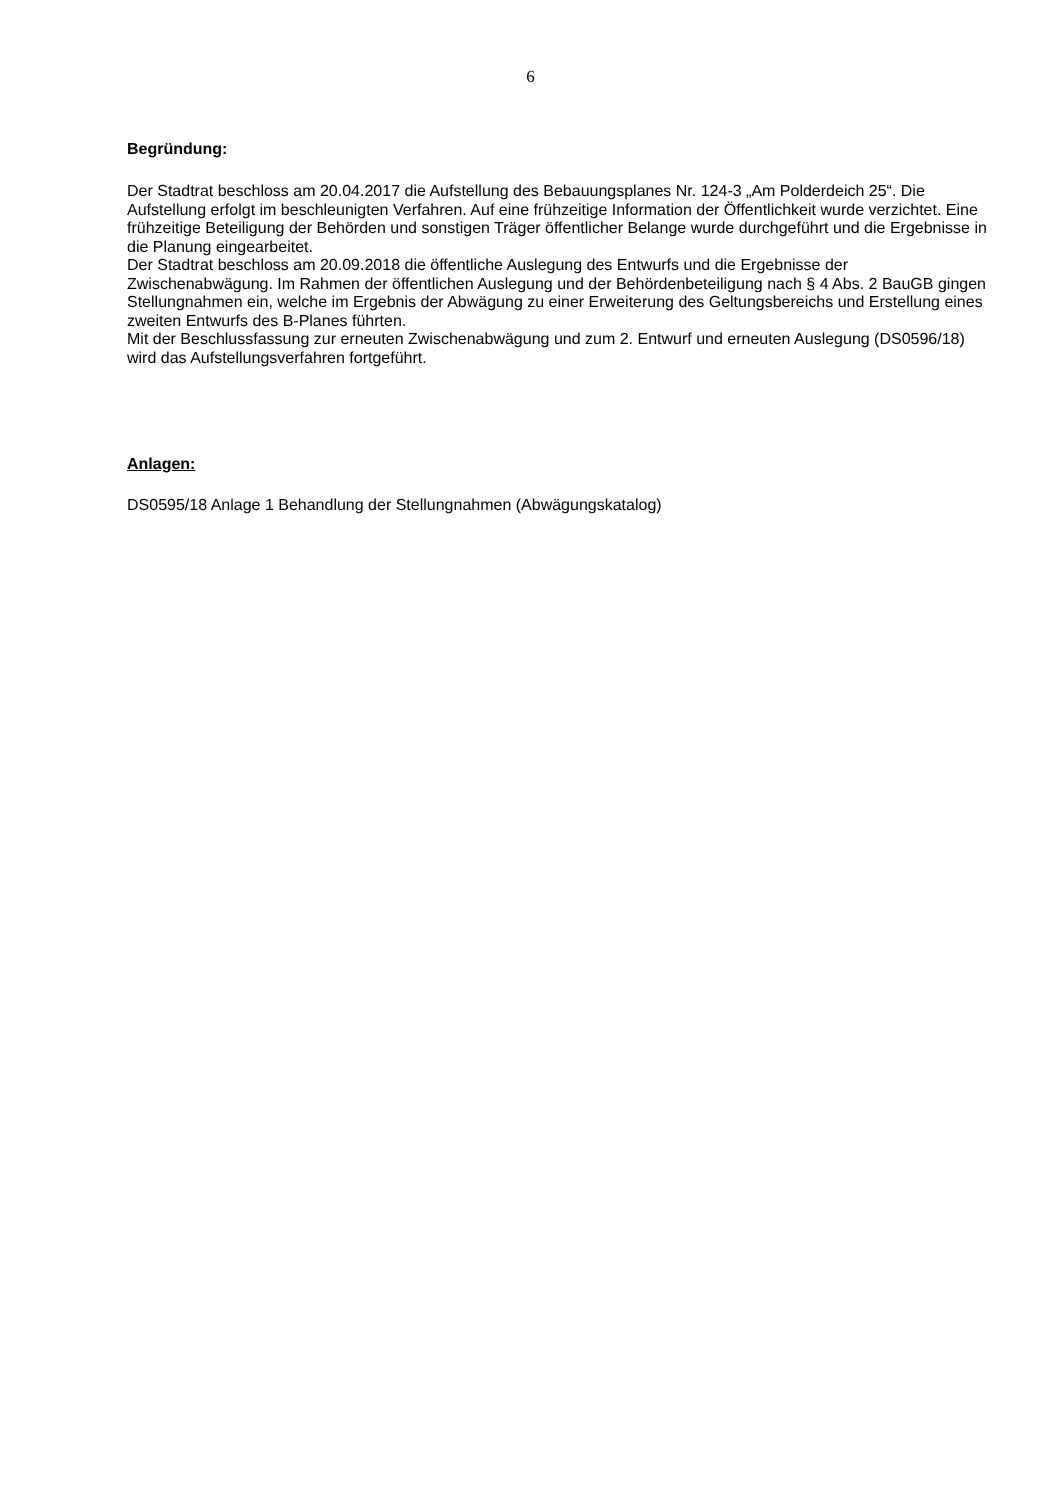6
Begründung:
Der Stadtrat beschloss am 20.04.2017 die Aufstellung des Bebauungsplanes Nr. 124-3 „Am Polderdeich 25“. Die Aufstellung erfolgt im beschleunigten Verfahren. Auf eine frühzeitige Information der Öffentlichkeit wurde verzichtet. Eine frühzeitige Beteiligung der Behörden und sonstigen Träger öffentlicher Belange wurde durchgeführt und die Ergebnisse in die Planung eingearbeitet.
Der Stadtrat beschloss am 20.09.2018 die öffentliche Auslegung des Entwurfs und die Ergebnisse der Zwischenabwägung. Im Rahmen der öffentlichen Auslegung und der Behördenbeteiligung nach § 4 Abs. 2 BauGB gingen Stellungnahmen ein, welche im Ergebnis der Abwägung zu einer Erweiterung des Geltungsbereichs und Erstellung eines zweiten Entwurfs des B-Planes führten.
Mit der Beschlussfassung zur erneuten Zwischenabwägung und zum 2. Entwurf und erneuten Auslegung (DS0596/18) wird das Aufstellungsverfahren fortgeführt.
Anlagen:
DS0595/18 Anlage 1 Behandlung der Stellungnahmen (Abwägungskatalog)